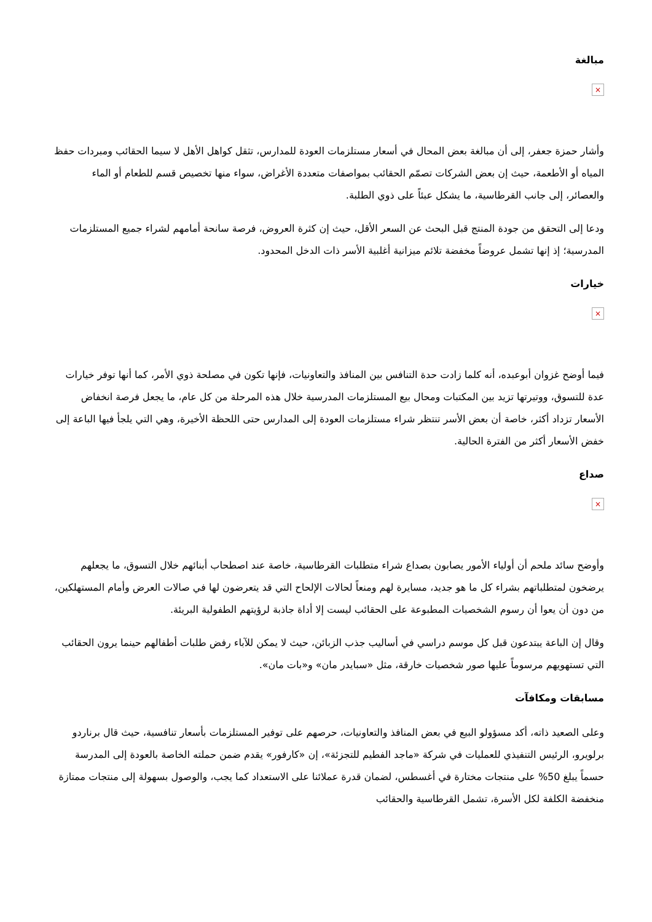مبالغة
×
وأشار حمزة جعفر، إلى أن مبالغة بعض المحال في أسعار مستلزمات العودة للمدارس، تثقل كواهل الأهل لا سيما الحقائب ومبردات حفظ المياه أو الأطعمة، حيث إن بعض الشركات تصمّم الحقائب بمواصفات متعددة الأغراض، سواء منها تخصيص قسم للطعام أو الماء والعصائر، إلى جانب القرطاسية، ما يشكل عبئاً على ذوي الطلبة.
ودعا إلى التحقق من جودة المنتج قبل البحث عن السعر الأقل، حيث إن كثرة العروض، فرصة سانحة أمامهم لشراء جميع المستلزمات المدرسية؛ إذ إنها تشمل عروضاً مخفضة تلائم ميزانية أغلبية الأسر ذات الدخل المحدود.
خيارات
×
فيما أوضح غزوان أبوعبده، أنه كلما زادت حدة التنافس بين المنافذ والتعاونيات، فإنها تكون في مصلحة ذوي الأمر، كما أنها توفر خيارات عدة للتسوق، ووتيرتها تزيد بين المكتبات ومحال بيع المستلزمات المدرسية خلال هذه المرحلة من كل عام، ما يجعل فرصة انخفاض الأسعار تزداد أكثر، خاصة أن بعض الأسر تنتظر شراء مستلزمات العودة إلى المدارس حتى اللحظة الأخيرة، وهي التي يلجأ فيها الباعة إلى خفض الأسعار أكثر من الفترة الحالية.
صداع
×
وأوضح سائد ملحم أن أولياء الأمور يصابون بصداع شراء متطلبات القرطاسية، خاصة عند اصطحاب أبنائهم خلال التسوق، ما يجعلهم يرضخون لمتطلباتهم بشراء كل ما هو جديد، مسايرة لهم ومنعاً لحالات الإلحاح التي قد يتعرضون لها في صالات العرض وأمام المستهلكين، من دون أن يعوا أن رسوم الشخصيات المطبوعة على الحقائب ليست إلا أداة جاذبة لرؤيتهم الطفولية البريئة.
وقال إن الباعة يبتدعون قبل كل موسم دراسي في أساليب جذب الزبائن، حيث لا يمكن للآباء رفض طلبات أطفالهم حينما يرون الحقائب التي تستهويهم مرسوماً عليها صور شخصيات خارقة، مثل «سبايدر مان» و«بات مان».
مسابقات ومكافآت
وعلى الصعيد ذاته، أكد مسؤولو البيع في بعض المنافذ والتعاونيات، حرصهم على توفير المستلزمات بأسعار تنافسية، حيث قال برناردو برلويرو، الرئيس التنفيذي للعمليات في شركة «ماجد الفطيم للتجزئة»، إن «كارفور» يقدم ضمن حملته الخاصة بالعودة إلى المدرسة حسماً يبلغ 50% على منتجات مختارة في أغسطس، لضمان قدرة عملائنا على الاستعداد كما يجب، والوصول بسهولة إلى منتجات ممتازة منخفضة الكلفة لكل الأسرة، تشمل القرطاسية والحقائب